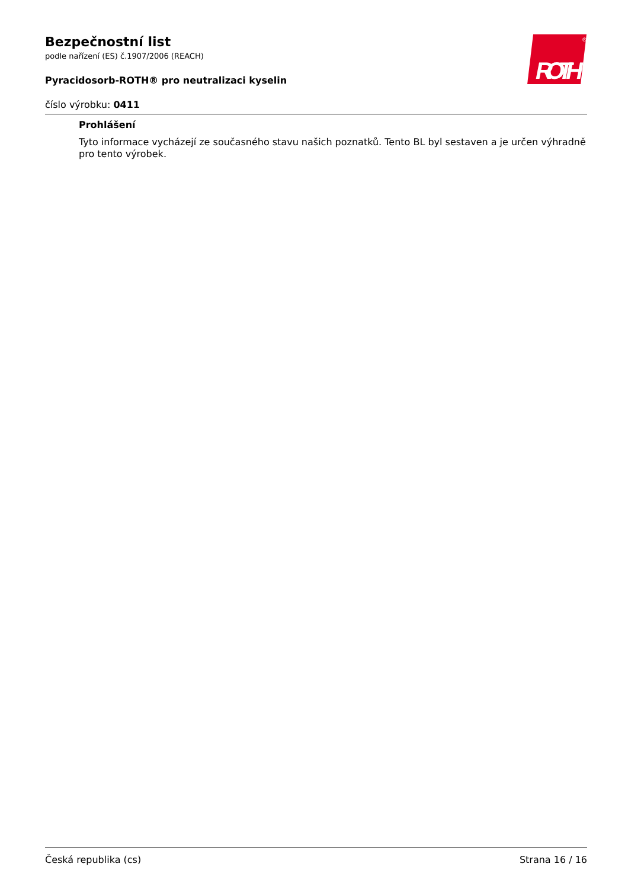ROTH
®
Bezpečnostní list
podle nařízení (ES) č.1907/2006 (REACH)
Pyracidosorb-ROTH® pro neutralizaci kyselin
číslo výrobku: 0411
Prohlášení
Tyto informace vycházejí ze současného stavu našich poznatků. Tento BL byl sestaven a je určen výhradně pro tento výrobek.
Česká republika (cs) Strana 16 / 16